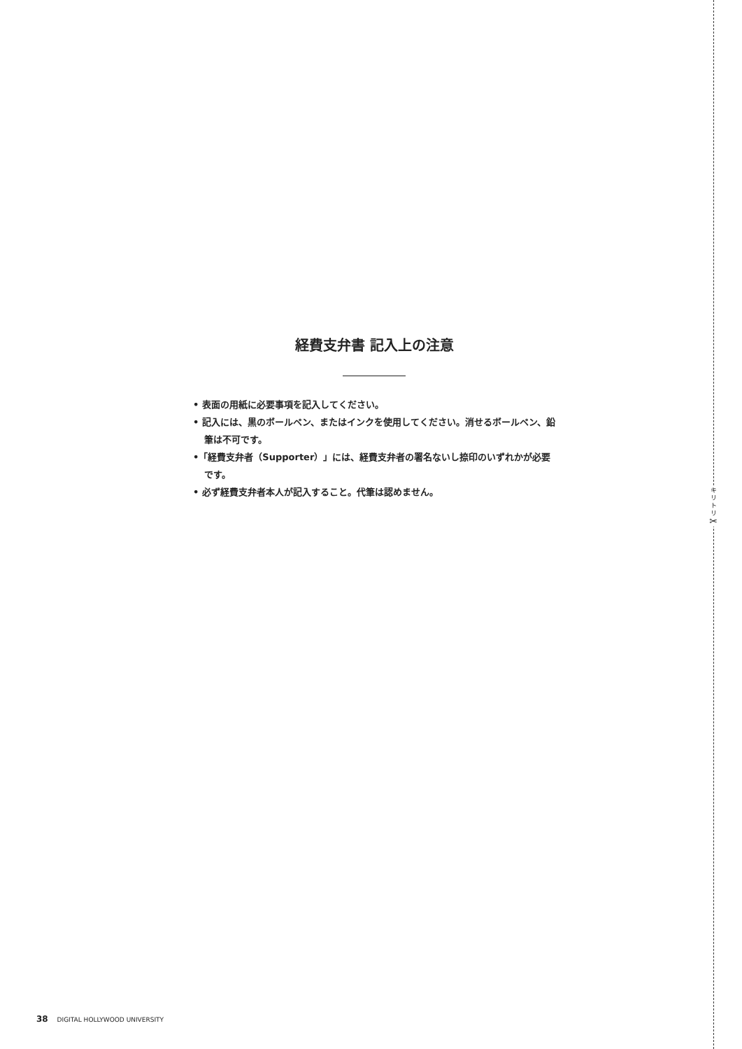キ
リ
ト
リ
✂
経費支弁書 記入上の注意
• 表面の用紙に必要事項を記入してください。
• 記入には、黒のボールペン、またはインクを使用してください。消せるボールペン、鉛筆は不可です。
•「経費支弁者（Supporter）」には、経費支弁者の署名ないし捺印のいずれかが必要です。
• 必ず経費支弁者本人が記入すること。代筆は認めません。
38 DIGITAL HOLLYWOOD UNIVERSITY